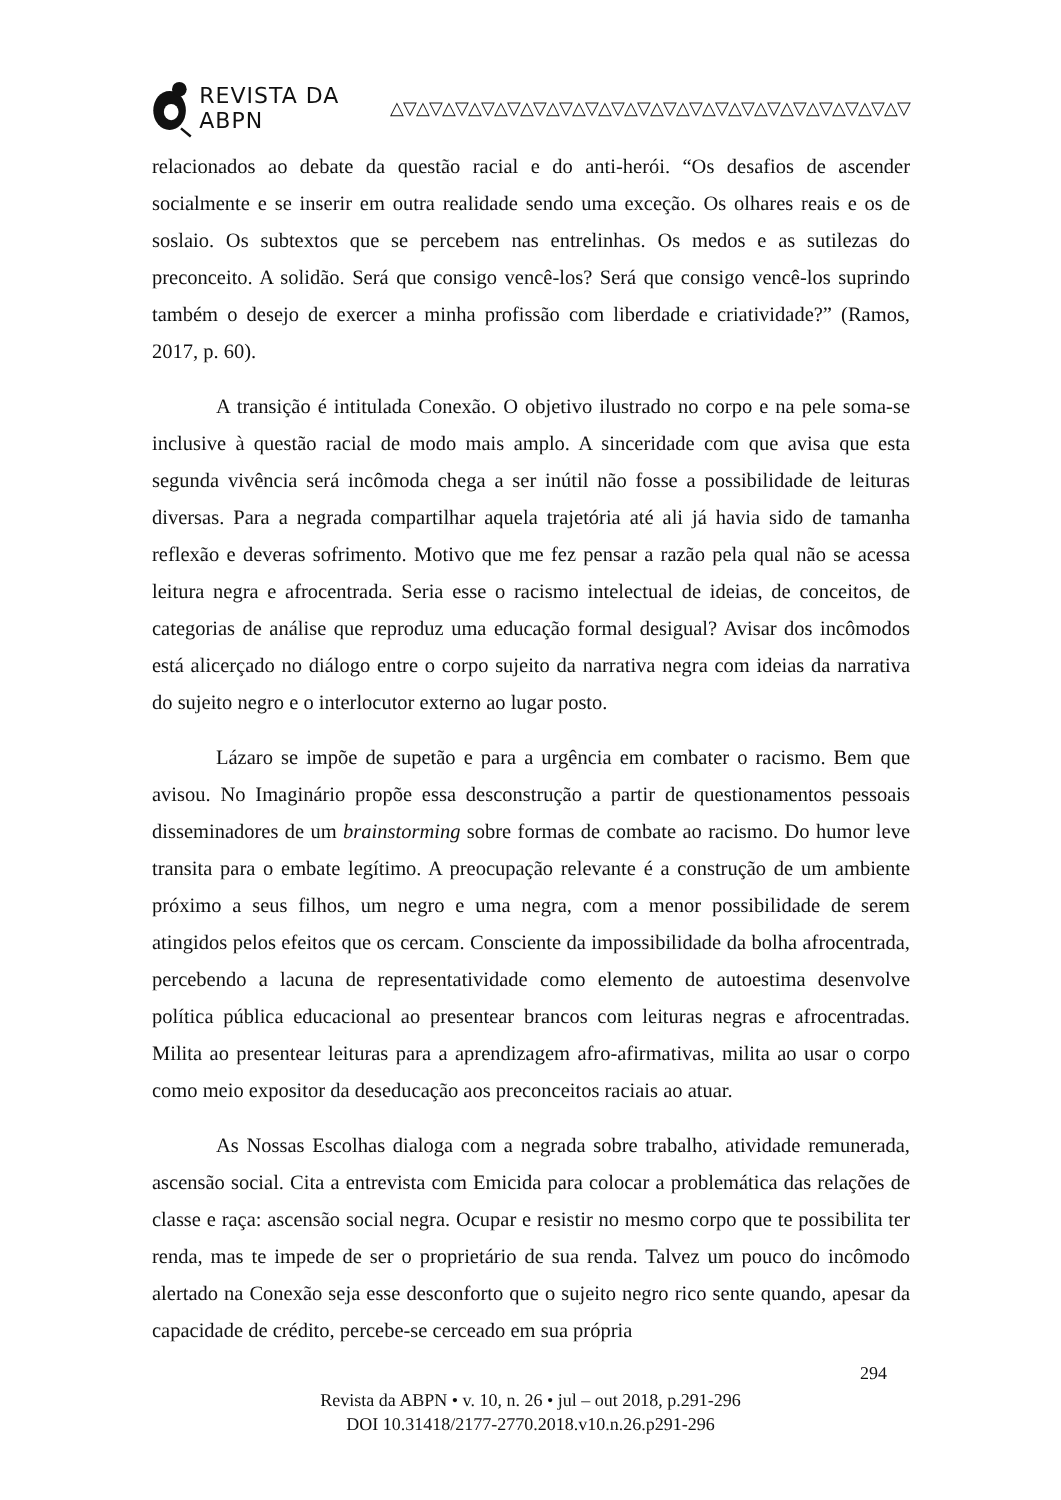REVISTA DA ABPN △▽△▽△▽△▽△▽△▽△▽△▽△▽△▽△▽△▽△▽△▽△▽△▽△▽△▽△▽△▽
relacionados ao debate da questão racial e do anti-herói. “Os desafios de ascender socialmente e se inserir em outra realidade sendo uma exceção. Os olhares reais e os de soslaio. Os subtextos que se percebem nas entrelinhas. Os medos e as sutilezas do preconceito. A solidão. Será que consigo vencê-los? Será que consigo vencê-los suprindo também o desejo de exercer a minha profissão com liberdade e criatividade?” (Ramos, 2017, p. 60).
A transição é intitulada Conexão. O objetivo ilustrado no corpo e na pele soma-se inclusive à questão racial de modo mais amplo. A sinceridade com que avisa que esta segunda vivência será incômoda chega a ser inútil não fosse a possibilidade de leituras diversas. Para a negrada compartilhar aquela trajetória até ali já havia sido de tamanha reflexão e deveras sofrimento. Motivo que me fez pensar a razão pela qual não se acessa leitura negra e afrocentrada. Seria esse o racismo intelectual de ideias, de conceitos, de categorias de análise que reproduz uma educação formal desigual? Avisar dos incômodos está alicerçado no diálogo entre o corpo sujeito da narrativa negra com ideias da narrativa do sujeito negro e o interlocutor externo ao lugar posto.
Lázaro se impõe de supetão e para a urgência em combater o racismo. Bem que avisou. No Imaginário propõe essa desconstrução a partir de questionamentos pessoais disseminadores de um brainstorming sobre formas de combate ao racismo. Do humor leve transita para o embate legítimo. A preocupação relevante é a construção de um ambiente próximo a seus filhos, um negro e uma negra, com a menor possibilidade de serem atingidos pelos efeitos que os cercam. Consciente da impossibilidade da bolha afrocentrada, percebendo a lacuna de representatividade como elemento de autoestima desenvolve política pública educacional ao presentear brancos com leituras negras e afrocentradas. Milita ao presentear leituras para a aprendizagem afro-afirmativas, milita ao usar o corpo como meio expositor da deseducação aos preconceitos raciais ao atuar.
As Nossas Escolhas dialoga com a negrada sobre trabalho, atividade remunerada, ascensão social. Cita a entrevista com Emicida para colocar a problemática das relações de classe e raça: ascensão social negra. Ocupar e resistir no mesmo corpo que te possibilita ter renda, mas te impede de ser o proprietário de sua renda. Talvez um pouco do incômodo alertado na Conexão seja esse desconforto que o sujeito negro rico sente quando, apesar da capacidade de crédito, percebe-se cerceado em sua própria
294
Revista da ABPN • v. 10, n. 26 • jul – out 2018, p.291-296
DOI 10.31418/2177-2770.2018.v10.n.26.p291-296